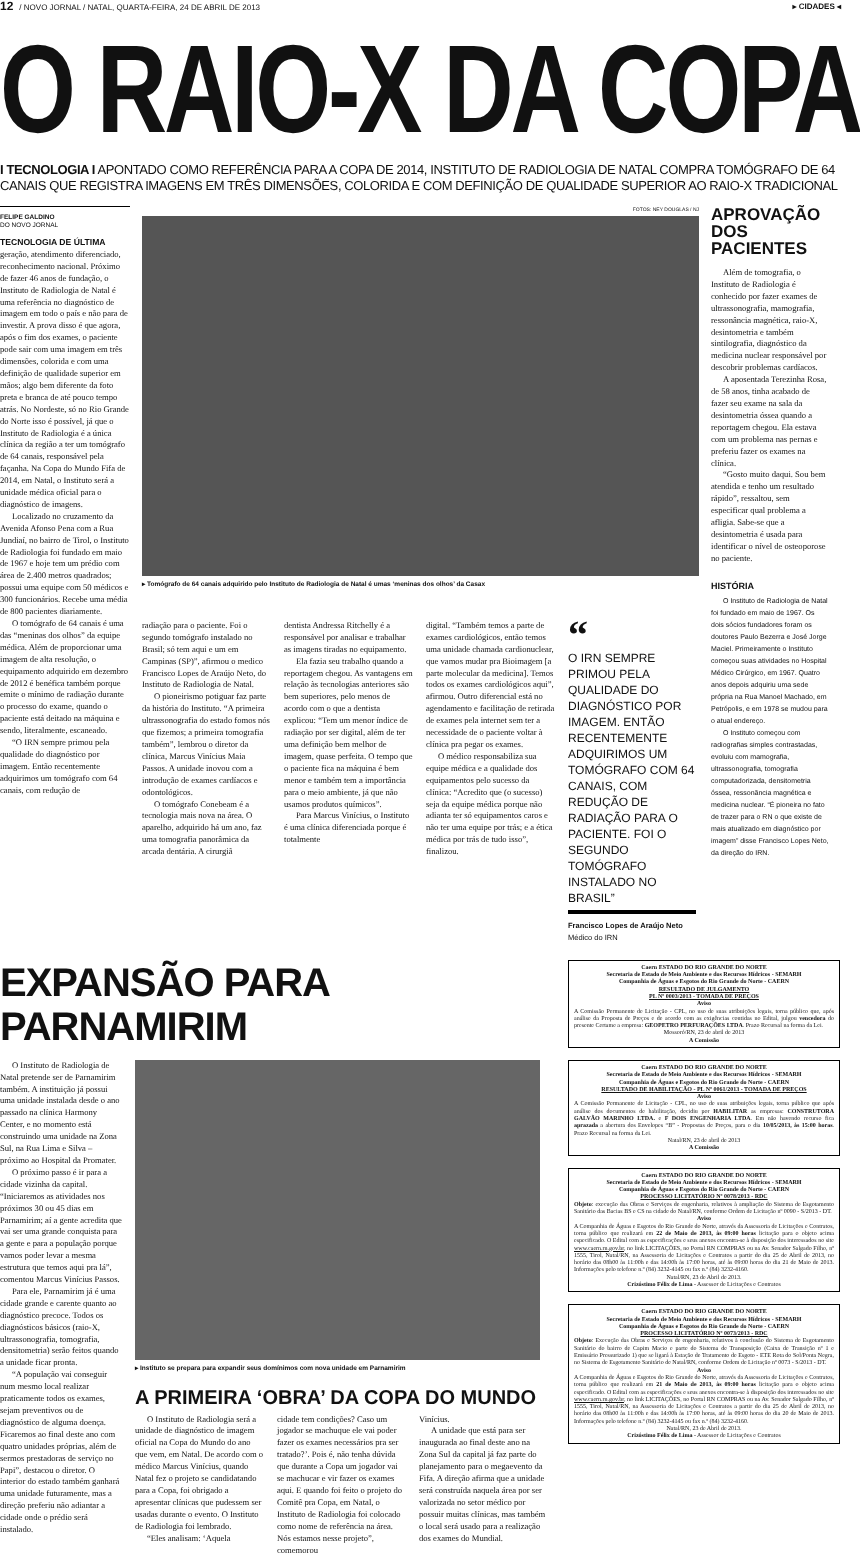12 / NOVO JORNAL / NATAL, QUARTA-FEIRA, 24 DE ABRIL DE 2013 ▸ CIDADES ◂
O RAIO-X DA COPA
I TECNOLOGIA I APONTADO COMO REFERÊNCIA PARA A COPA DE 2014, INSTITUTO DE RADIOLOGIA DE NATAL COMPRA TOMÓGRAFO DE 64 CANAIS QUE REGISTRA IMAGENS EM TRÊS DIMENSÕES, COLORIDA E COM DEFINIÇÃO DE QUALIDADE SUPERIOR AO RAIO-X TRADICIONAL
FELIPE GALDINO
DO NOVO JORNAL
TECNOLOGIA DE ÚLTIMA geração, atendimento diferenciado, reconhecimento nacional. Próximo de fazer 46 anos de fundação, o Instituto de Radiologia de Natal é uma referência no diagnóstico de imagem em todo o país e não para de investir. A prova disso é que agora, após o fim dos exames, o paciente pode sair com uma imagem em três dimensões, colorida e com uma definição de qualidade superior em mãos; algo bem diferente da foto preta e branca de até pouco tempo atrás. No Nordeste, só no Rio Grande do Norte isso é possível, já que o Instituto de Radiologia é a única clínica da região a ter um tomógrafo de 64 canais, responsável pela façanha. Na Copa do Mundo Fifa de 2014, em Natal, o Instituto será a unidade médica oficial para o diagnóstico de imagens.
Localizado no cruzamento da Avenida Afonso Pena com a Rua Jundiaí, no bairro de Tirol, o Instituto de Radiologia foi fundado em maio de 1967 e hoje tem um prédio com área de 2.400 metros quadrados; possui uma equipe com 50 médicos e 300 funcionários. Recebe uma média de 800 pacientes diariamente.
O tomógrafo de 64 canais é uma das “meninas dos olhos” da equipe médica. Além de proporcionar uma imagem de alta resolução, o equipamento adquirido em dezembro de 2012 é benéfica também porque emite o mínimo de radiação durante o processo do exame, quando o paciente está deitado na máquina e sendo, literalmente, escaneado.
“O IRN sempre primou pela qualidade do diagnóstico por imagem. Então recentemente adquirimos um tomógrafo com 64 canais, com redução de
FOTOS: NEY DOUGLAS / NJ
▸ Tomógrafo de 64 canais adquirido pelo Instituto de Radiologia de Natal é umas ‘meninas dos olhos’ da Casax
radiação para o paciente. Foi o segundo tomógrafo instalado no Brasil; só tem aqui e um em Campinas (SP)”, afirmou o medico Francisco Lopes de Araújo Neto, do Instituto de Radiologia de Natal.
O pioneirismo potiguar faz parte da história do Instituto. “A primeira ultrassonografia do estado fomos nós que fizemos; a primeira tomografia também”, lembrou o diretor da clínica, Marcus Vinícius Maia Passos. A unidade inovou com a introdução de exames cardíacos e odontológicos.
O tomógrafo Conebeam é a tecnologia mais nova na área. O aparelho, adquirido há um ano, faz uma tomografia panorâmica da arcada dentária. A cirurgiã
dentista Andressa Ritchelly é a responsável por analisar e trabalhar as imagens tiradas no equipamento.
Ela fazia seu trabalho quando a reportagem chegou. As vantagens em relação às tecnologias anteriores são bem superiores, pelo menos de acordo com o que a dentista explicou: “Tem um menor índice de radiação por ser digital, além de ter uma definição bem melhor de imagem, quase perfeita. O tempo que o paciente fica na máquina é bem menor e também tem a importância para o meio ambiente, já que não usamos produtos químicos”.
Para Marcus Vinícius, o Instituto é uma clínica diferenciada porque é totalmente
digital. “Também temos a parte de exames cardiológicos, então temos uma unidade chamada cardionuclear, que vamos mudar pra Bioimagem [a parte molecular da medicina]. Temos todos os exames cardiológicos aqui”, afirmou. Outro diferencial está no agendamento e facilitação de retirada de exames pela internet sem ter a necessidade de o paciente voltar à clínica pra pegar os exames.
O médico responsabiliza sua equipe médica e a qualidade dos equipamentos pelo sucesso da clínica: “Acredito que (o sucesso) seja da equipe médica porque não adianta ter só equipamentos caros e não ter uma equipe por trás; e a ética médica por trás de tudo isso”, finalizou.
“
O IRN SEMPRE PRIMOU PELA QUALIDADE DO DIAGNÓSTICO POR IMAGEM. ENTÃO RECENTEMENTE ADQUIRIMOS UM TOMÓGRAFO COM 64 CANAIS, COM REDUÇÃO DE RADIAÇÃO PARA O PACIENTE. FOI O SEGUNDO TOMÓGRAFO INSTALADO NO BRASIL”
Francisco Lopes de Araújo Neto
Médico do IRN
APROVAÇÃO DOS PACIENTES
Além de tomografia, o Instituto de Radiologia é conhecido por fazer exames de ultrassonografia, mamografia, ressonância magnética, raio-X, desintometria e também sintilografia, diagnóstico da medicina nuclear responsável por descobrir problemas cardíacos.
A aposentada Terezinha Rosa, de 58 anos, tinha acabado de fazer seu exame na sala da desintometria óssea quando a reportagem chegou. Ela estava com um problema nas pernas e preferiu fazer os exames na clínica.
“Gosto muito daqui. Sou bem atendida e tenho um resultado rápido”, ressaltou, sem especificar qual problema a afligia. Sabe-se que a desintometria é usada para identificar o nível de osteoporose no paciente.
HISTÓRIA
O Instituto de Radiologia de Natal foi fundado em maio de 1967. Os dois sócios fundadores foram os doutores Paulo Bezerra e José Jorge Maciel. Primeiramente o Instituto começou suas atividades no Hospital Médico Cirúrgico, em 1967. Quatro anos depois adquiriu uma sede própria na Rua Manoel Machado, em Petrópolis, e em 1978 se mudou para o atual endereço.
O Instituto começou com radiografias simples contrastadas, evoluiu com mamografia, ultrassonografia, tomografia computadorizada, densitometria óssea, ressonância magnética e medicina nuclear. “É pioneira no fato de trazer para o RN o que existe de mais atualizado em diagnóstico por imagem” disse Francisco Lopes Neto, da direção do IRN.
EXPANSÃO PARA PARNAMIRIM
O Instituto de Radiologia de Natal pretende ser de Parnamirim também. A instituição já possui uma unidade instalada desde o ano passado na clínica Harmony Center, e no momento está construindo uma unidade na Zona Sul, na Rua Lima e Silva – próximo ao Hospital da Promater.
O próximo passo é ir para a cidade vizinha da capital. “Iniciaremos as atividades nos próximos 30 ou 45 dias em Parnamirim; aí a gente acredita que vai ser uma grande conquista para a gente e para a população porque vamos poder levar a mesma estrutura que temos aqui pra lá”, comentou Marcus Vinícius Passos.
Para ele, Parnamirim já é uma cidade grande e carente quanto ao diagnóstico precoce. Todos os diagnósticos básicos (raio-X, ultrassonografia, tomografia, densitometria) serão feitos quando a unidade ficar pronta.
“A população vai conseguir num mesmo local realizar praticamente todos os exames, sejam preventivos ou de diagnóstico de alguma doença. Ficaremos ao final deste ano com quatro unidades próprias, além de sermos prestadoras de serviço no Papi”, destacou o diretor. O interior do estado também ganhará uma unidade futuramente, mas a direção preferiu não adiantar a cidade onde o prédio será instalado.
▸ Instituto se prepara para expandir seus domínimos com nova unidade em Parnamirim
A PRIMEIRA ‘OBRA’ DA COPA DO MUNDO
O Instituto de Radiologia será a unidade de diagnóstico de imagem oficial na Copa do Mundo do ano que vem, em Natal. De acordo com o médico Marcus Vinícius, quando Natal fez o projeto se candidatando para a Copa, foi obrigado a apresentar clínicas que pudessem ser usadas durante o evento. O Instituto de Radiologia foi lembrado.
“Eles analisam: ‘Aquela
cidade tem condições? Caso um jogador se machuque ele vai poder fazer os exames necessários pra ser tratado?’. Pois é, não tenha dúvida que durante a Copa um jogador vai se machucar e vir fazer os exames aqui. E quando foi feito o projeto do Comitê pra Copa, em Natal, o Instituto de Radiologia foi colocado como nome de referência na área. Nós estamos nesse projeto”, comemorou
Vinícius.
A unidade que está para ser inaugurada ao final deste ano na Zona Sul da capital já faz parte do planejamento para o megaevento da Fifa. A direção afirma que a unidade será construída naquela área por ser valorizada no setor médico por possuir muitas clínicas, mas também o local será usado para a realização dos exames do Mundial.
Caern ESTADO DO RIO GRANDE DO NORTE
Secretaria de Estado de Meio Ambiente e dos Recursos Hídricos - SEMARH
Companhia de Águas e Esgotos do Rio Grande do Norte - CAERN
RESULTADO DE JULGAMENTO
PL Nº 0003/2013 - TOMADA DE PREÇOS
Aviso
A Comissão Permanente de Licitação - CPL, no uso de suas atribuições legais, torna público que, após análise da Proposta de Preços e de acordo com as exigências contidas no Edital, julgou vencedora do presente Certame a empresa: GEOPETRO PERFURAÇÕES LTDA. Prazo Recursal na forma da Lei.
Mossoró/RN, 23 de abril de 2013
A Comissão
Caern ESTADO DO RIO GRANDE DO NORTE
Secretaria de Estado de Meio Ambiente e dos Recursos Hídricos - SEMARH
Companhia de Águas e Esgotos do Rio Grande do Norte - CAERN
RESULTADO DE HABILITAÇÃO - PL Nº 0061/2013 - TOMADA DE PREÇOS
Aviso
A Comissão Permanente de Licitação - CPL, no uso de suas atribuições legais, torna público que após análise dos documentos de habilitação, decidiu por HABILITAR as empresas: CONSTRUTORA GALVÃO MARINHO LTDA. e F DOIS ENGENHARIA LTDA. Em não havendo recurso fica aprazada a abertura dos Envelopes “B” - Propostas de Preços, para o dia 10/05/2013, às 15:00 horas. Prazo Recursal na forma da Lei.
Natal/RN, 23 de abril de 2013
A Comissão
Caern ESTADO DO RIO GRANDE DO NORTE
Secretaria de Estado de Meio Ambiente e dos Recursos Hídricos - SEMARH
Companhia de Águas e Esgotos do Rio Grande do Norte - CAERN
PROCESSO LICITATÓRIO Nº 0078/2013 - RDC
Objeto: execução das Obras e Serviços de engenharia, relativos à ampliação do Sistema de Esgotamento Sanitário das Bacias BS e CS na cidade do Natal/RN, conforme Ordem de Licitação nº 0090 - S/2013 - DT.
Aviso
A Companhia de Águas e Esgotos do Rio Grande do Norte, através da Assessoria de Licitações e Contratos, torna público que realizará em 22 de Maio de 2013, às 09:00 horas licitação para o objeto acima especificado. O Edital com as especificações e seus anexos encontra-se à disposição dos interessados no site www.caern.rn.gov.br, no link LICITAÇÕES, no Portal RN COMPRAS ou na Av. Senador Salgado Filho, nº 1555, Tirol, Natal/RN, na Assessoria de Licitações e Contratos a partir do dia 25 de Abril de 2013, no horário das 08h00 às 11:00h e das 14:00h às 17:00 horas, até às 09:00 horas do dia 21 de Maio de 2013. Informações pelo telefone n.º (84) 3232-4145 ou fax n.º (84) 3232-4160.
Natal/RN, 23 de Abril de 2013.
Crizóstimo Félix de Lima - Assessor de Licitações e Contratos
Caern ESTADO DO RIO GRANDE DO NORTE
Secretaria de Estado de Meio Ambiente e dos Recursos Hídricos - SEMARH
Companhia de Águas e Esgotos do Rio Grande do Norte - CAERN
PROCESSO LICITATÓRIO Nº 0073/2013 - RDC
Objeto: Execução das Obras e Serviços de engenharia, relativos à conclusão do Sistema de Esgotamento Sanitário do bairro de Capim Macio e parte do Sistema de Transposição (Caixa de Transição nº 1 e Emissário Pressurizado 1) que se ligará à Estação de Tratamento de Esgoto - ETE Rota do Sol/Ponta Negra, no Sistema de Esgotamento Sanitário de Natal/RN, conforme Ordem de Licitação nº 0073 - S/2013 - DT.
Aviso
A Companhia de Águas e Esgotos do Rio Grande do Norte, através da Assessoria de Licitações e Contratos, torna público que realizará em 21 de Maio de 2013, às 09:00 horas licitação para o objeto acima especificado. O Edital com as especificações e seus anexos encontra-se à disposição dos interessados no site www.caern.rn.gov.br, no link LICITAÇÕES, no Portal RN COMPRAS ou na Av. Senador Salgado Filho, nº 1555, Tirol, Natal/RN, na Assessoria de Licitações e Contratos a partir do dia 25 de Abril de 2013, no horário das 08h00 às 11:00h e das 14:00h às 17:00 horas, até às 09:00 horas do dia 20 de Maio de 2013. Informações pelo telefone n.º (84) 3232-4145 ou fax n.º (84) 3232-4160.
Natal/RN, 23 de Abril de 2013.
Crizóstimo Félix de Lima - Assessor de Licitações e Contratos